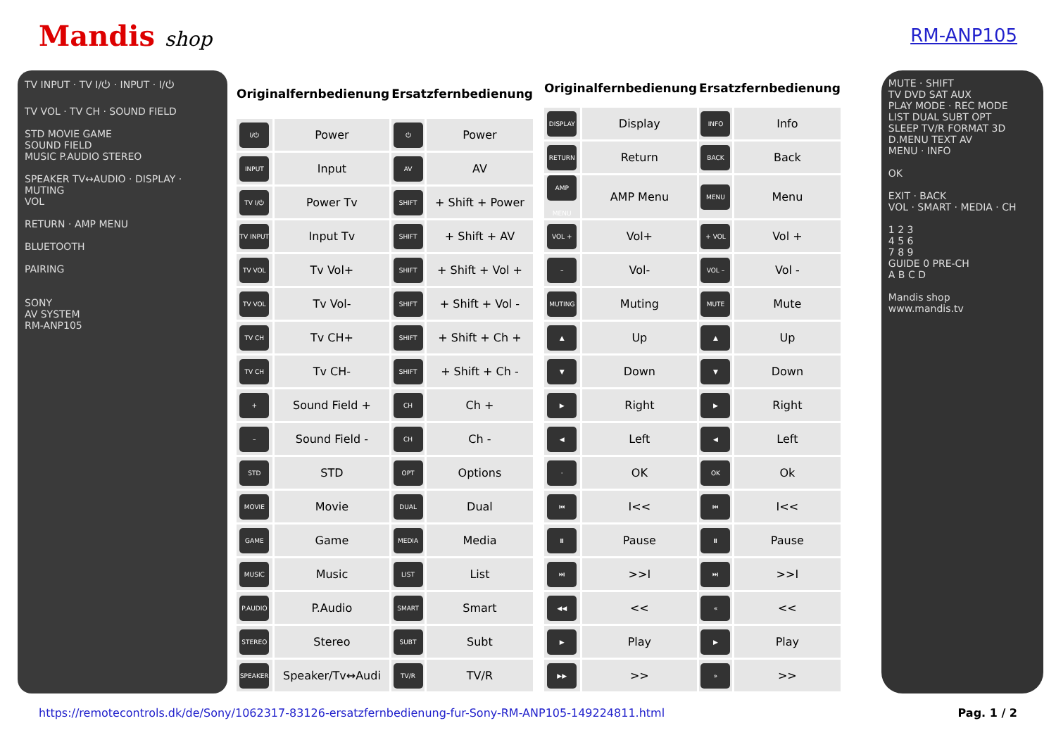Mandis shop RM-ANP105
TV INPUT · TV I/⏻ · INPUT · I/⏻
TV VOL · TV CH · SOUND FIELD
STD MOVIE GAME
SOUND FIELD
MUSIC P.AUDIO STEREO
SPEAKER TV↔AUDIO · DISPLAY · MUTING
VOL
RETURN · AMP MENU
BLUETOOTH
PAIRING
SONY
AV SYSTEM
RM-ANP105
| Originalfernbedienung | | Ersatzfernbedienung | |
| --- | --- | --- | --- |
| I/⏻ | Power | ⏻ | Power |
| INPUT | Input | AV | AV |
| TV I/⏻ | Power Tv | SHIFT | + Shift + Power |
| TV INPUT | Input Tv | SHIFT | + Shift + AV |
| TV VOL | Tv Vol+ | SHIFT | + Shift + Vol + |
| TV VOL | Tv Vol- | SHIFT | + Shift + Vol - |
| TV CH | Tv CH+ | SHIFT | + Shift + Ch + |
| TV CH | Tv CH- | SHIFT | + Shift + Ch - |
| + | Sound Field + | CH | Ch + |
| – | Sound Field - | CH | Ch - |
| STD | STD | OPT | Options |
| MOVIE | Movie | DUAL | Dual |
| GAME | Game | MEDIA | Media |
| MUSIC | Music | LIST | List |
| P.AUDIO | P.Audio | SMART | Smart |
| STEREO | Stereo | SUBT | Subt |
| SPEAKER | Speaker/Tv↔Audi | TV/R | TV/R |
| Originalfernbedienung | | Ersatzfernbedienung | |
| --- | --- | --- | --- |
| DISPLAY | Display | INFO | Info |
| RETURN | Return | BACK | Back |
| AMP MENU | AMP Menu | MENU | Menu |
| VOL + | Vol+ | + VOL | Vol + |
| – | Vol- | VOL – | Vol - |
| MUTING | Muting | MUTE | Mute |
| ▲ | Up | ▲ | Up |
| ▼ | Down | ▼ | Down |
| ▶ | Right | ▶ | Right |
| ◀ | Left | ◀ | Left |
| · | OK | OK | Ok |
| ⏮ | I<< | ⏮ | I<< |
| ⏸ | Pause | ⏸ | Pause |
| ⏭ | >>I | ⏭ | >>I |
| ◀◀ | << | « | << |
| ▶ | Play | ▶ | Play |
| ▶▶ | >> | » | >> |
MUTE · SHIFT
TV DVD SAT AUX
PLAY MODE · REC MODE
LIST DUAL SUBT OPT
SLEEP TV/R FORMAT 3D
D.MENU TEXT AV
MENU · INFO
OK
EXIT · BACK
VOL · SMART · MEDIA · CH
1 2 3
4 5 6
7 8 9
GUIDE 0 PRE-CH
A B C D
Mandis shop
www.mandis.tv
https://remotecontrols.dk/de/Sony/1062317-83126-ersatzfernbedienung-fur-Sony-RM-ANP105-149224811.html Pag. 1 / 2